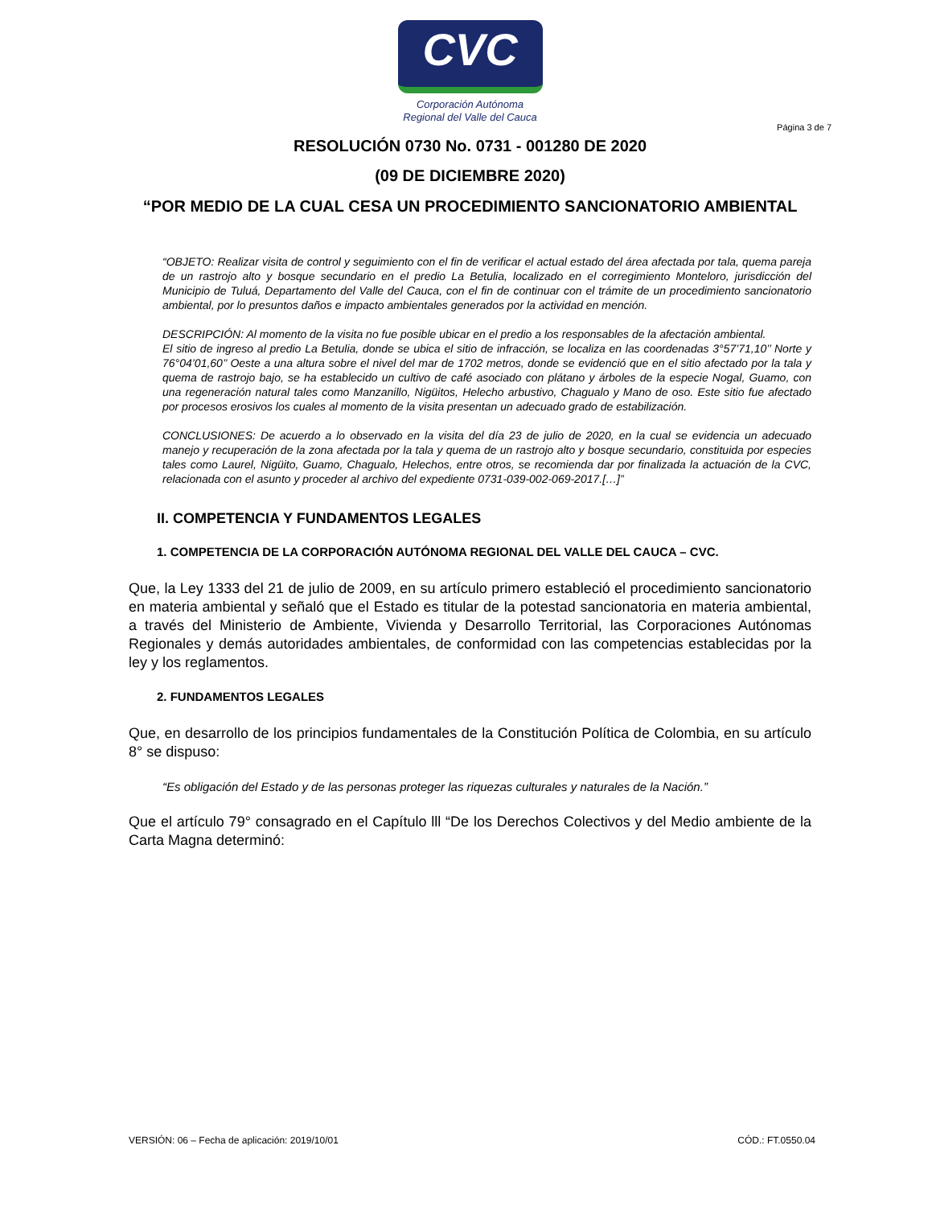CVC
Corporación Autónoma
Regional del Valle del Cauca
Página 3 de 7
RESOLUCIÓN 0730 No. 0731 - 001280 DE 2020
(09 DE DICIEMBRE 2020)
“POR MEDIO DE LA CUAL CESA UN PROCEDIMIENTO SANCIONATORIO AMBIENTAL
“OBJETO: Realizar visita de control y seguimiento con el fin de verificar el actual estado del área afectada por tala, quema pareja de un rastrojo alto y bosque secundario en el predio La Betulia, localizado en el corregimiento Monteloro, jurisdicción del Municipio de Tuluá, Departamento del Valle del Cauca, con el fin de continuar con el trámite de un procedimiento sancionatorio ambiental, por lo presuntos daños e impacto ambientales generados por la actividad en mención.
DESCRIPCIÓN: Al momento de la visita no fue posible ubicar en el predio a los responsables de la afectación ambiental.
El sitio de ingreso al predio La Betulia, donde se ubica el sitio de infracción, se localiza en las coordenadas 3°57’71,10’’ Norte y 76°04’01,60’’ Oeste a una altura sobre el nivel del mar de 1702 metros, donde se evidenció que en el sitio afectado por la tala y quema de rastrojo bajo, se ha establecido un cultivo de café asociado con plátano y árboles de la especie Nogal, Guamo, con una regeneración natural tales como Manzanillo, Nigüitos, Helecho arbustivo, Chagualo y Mano de oso. Este sitio fue afectado por procesos erosivos los cuales al momento de la visita presentan un adecuado grado de estabilización.
CONCLUSIONES: De acuerdo a lo observado en la visita del día 23 de julio de 2020, en la cual se evidencia un adecuado manejo y recuperación de la zona afectada por la tala y quema de un rastrojo alto y bosque secundario, constituida por especies tales como Laurel, Nigüito, Guamo, Chagualo, Helechos, entre otros, se recomienda dar por finalizada la actuación de la CVC, relacionada con el asunto y proceder al archivo del expediente 0731-039-002-069-2017.[…]”
II. COMPETENCIA Y FUNDAMENTOS LEGALES
1. COMPETENCIA DE LA CORPORACIÓN AUTÓNOMA REGIONAL DEL VALLE DEL CAUCA – CVC.
Que, la Ley 1333 del 21 de julio de 2009, en su artículo primero estableció el procedimiento sancionatorio en materia ambiental y señaló que el Estado es titular de la potestad sancionatoria en materia ambiental, a través del Ministerio de Ambiente, Vivienda y Desarrollo Territorial, las Corporaciones Autónomas Regionales y demás autoridades ambientales, de conformidad con las competencias establecidas por la ley y los reglamentos.
2. FUNDAMENTOS LEGALES
Que, en desarrollo de los principios fundamentales de la Constitución Política de Colombia, en su artículo 8° se dispuso:
“Es obligación del Estado y de las personas proteger las riquezas culturales y naturales de la Nación.”
Que el artículo 79° consagrado en el Capítulo lll “De los Derechos Colectivos y del Medio ambiente de la Carta Magna determinó:
VERSIÓN: 06 – Fecha de aplicación: 2019/10/01 CÓD.: FT.0550.04